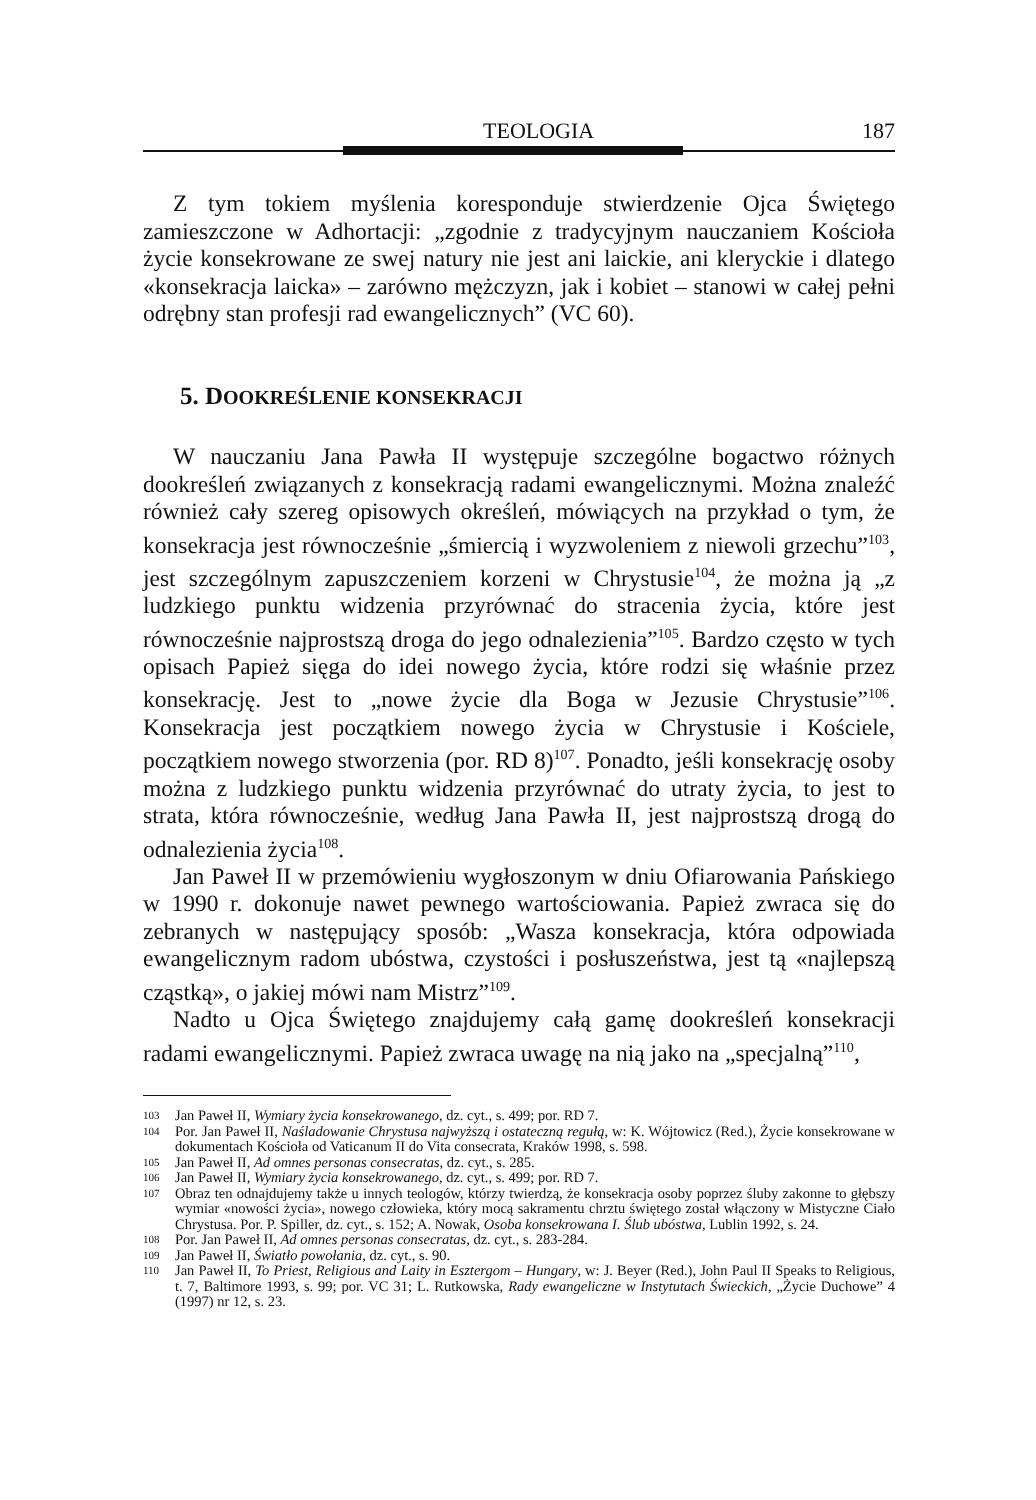TEOLOGIA 187
Z tym tokiem myślenia koresponduje stwierdzenie Ojca Świętego zamieszczone w Adhortacji: „zgodnie z tradycyjnym nauczaniem Kościoła życie konsekrowane ze swej natury nie jest ani laickie, ani kleryckie i dlatego «konsekracja laicka» – zarówno mężczyzn, jak i kobiet – stanowi w całej pełni odrębny stan profesji rad ewangelicznych” (VC 60).
5. DOOKREŚLENIE KONSEKRACJI
W nauczaniu Jana Pawła II występuje szczególne bogactwo różnych dookreśleń związanych z konsekracją radami ewangelicznymi. Można znaleźć również cały szereg opisowych określeń, mówiących na przykład o tym, że konsekracja jest równocześnie „śmiercią i wyzwoleniem z niewoli grzechu”<sup>103</sup>, jest szczególnym zapuszczeniem korzeni w Chrystusie<sup>104</sup>, że można ją „z ludzkiego punktu widzenia przyrównać do stracenia życia, które jest równocześnie najprostszą droga do jego odnalezienia”<sup>105</sup>. Bardzo często w tych opisach Papież sięga do idei nowego życia, które rodzi się właśnie przez konsekrację. Jest to „nowe życie dla Boga w Jezusie Chrystusie”<sup>106</sup>. Konsekracja jest początkiem nowego życia w Chrystusie i Kościele, początkiem nowego stworzenia (por. RD 8)<sup>107</sup>. Ponadto, jeśli konsekrację osoby można z ludzkiego punktu widzenia przyrównać do utraty życia, to jest to strata, która równocześnie, według Jana Pawła II, jest najprostszą drogą do odnalezienia życia<sup>108</sup>.
Jan Paweł II w przemówieniu wygłoszonym w dniu Ofiarowania Pańskiego w 1990 r. dokonuje nawet pewnego wartościowania. Papież zwraca się do zebranych w następujący sposób: „Wasza konsekracja, która odpowiada ewangelicznym radom ubóstwa, czystości i posłuszeństwa, jest tą «najlepszą cząstką», o jakiej mówi nam Mistrz”<sup>109</sup>.
Nadto u Ojca Świętego znajdujemy całą gamę dookreśleń konsekracji radami ewangelicznymi. Papież zwraca uwagę na nią jako na „specjalną”<sup>110</sup>,
103 Jan Paweł II, Wymiary życia konsekrowanego, dz. cyt., s. 499; por. RD 7.
104 Por. Jan Paweł II, Naśladowanie Chrystusa najwyższą i ostateczną regułą, w: K. Wójtowicz (Red.), Życie konsekrowane w dokumentach Kościoła od Vaticanum II do Vita consecrata, Kraków 1998, s. 598.
105 Jan Paweł II, Ad omnes personas consecratas, dz. cyt., s. 285.
106 Jan Paweł II, Wymiary życia konsekrowanego, dz. cyt., s. 499; por. RD 7.
107 Obraz ten odnajdujemy także u innych teologów, którzy twierdzą, że konsekracja osoby poprzez śluby zakonne to głębszy wymiar «nowości życia», nowego człowieka, który mocą sakramentu chrztu świętego został włączony w Mistyczne Ciało Chrystusa. Por. P. Spiller, dz. cyt., s. 152; A. Nowak, Osoba konsekrowana I. Ślub ubóstwa, Lublin 1992, s. 24.
108 Por. Jan Paweł II, Ad omnes personas consecratas, dz. cyt., s. 283-284.
109 Jan Paweł II, Światło powołania, dz. cyt., s. 90.
110 Jan Paweł II, To Priest, Religious and Laity in Esztergom – Hungary, w: J. Beyer (Red.), John Paul II Speaks to Religious, t. 7, Baltimore 1993, s. 99; por. VC 31; L. Rutkowska, Rady ewangeliczne w Instytutach Świeckich, „Życie Duchowe” 4 (1997) nr 12, s. 23.